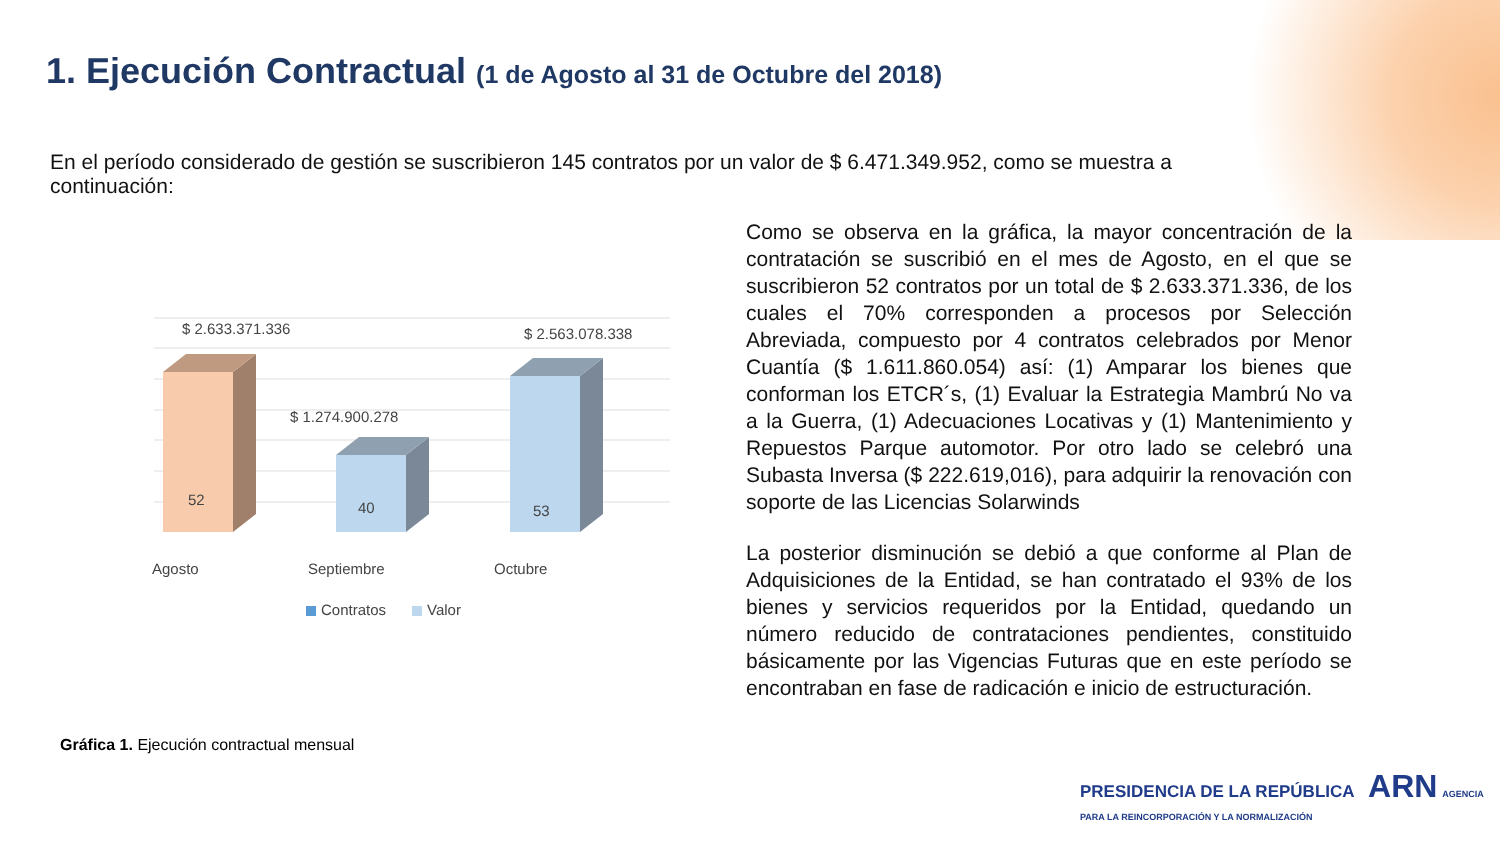1. Ejecución Contractual (1 de Agosto al 31 de Octubre del 2018)
En el período considerado de gestión se suscribieron 145 contratos por un valor de $ 6.471.349.952, como se muestra a continuación:
$ 2.633.371.336
$ 1.274.900.278
$ 2.563.078.338
52
40
53
Agosto
Septiembre
Octubre
Contratos
Valor
Gráfica 1. Ejecución contractual mensual
Como se observa en la gráfica, la mayor concentración de la contratación se suscribió en el mes de Agosto, en el que se suscribieron 52 contratos por un total de $ 2.633.371.336, de los cuales el 70% corresponden a procesos por Selección Abreviada, compuesto por 4 contratos celebrados por Menor Cuantía ($ 1.611.860.054) así: (1) Amparar los bienes que conforman los ETCR´s, (1) Evaluar la Estrategia Mambrú No va a la Guerra, (1) Adecuaciones Locativas y (1) Mantenimiento y Repuestos Parque automotor. Por otro lado se celebró una Subasta Inversa ($ 222.619,016), para adquirir la renovación con soporte de las Licencias Solarwinds
La posterior disminución se debió a que conforme al Plan de Adquisiciones de la Entidad, se han contratado el 93% de los bienes y servicios requeridos por la Entidad, quedando un número reducido de contrataciones pendientes, constituido básicamente por las Vigencias Futuras que en este período se encontraban en fase de radicación e inicio de estructuración.
PRESIDENCIA DE LA REPÚBLICA ARN AGENCIA PARA LA REINCORPORACIÓN Y LA NORMALIZACIÓN